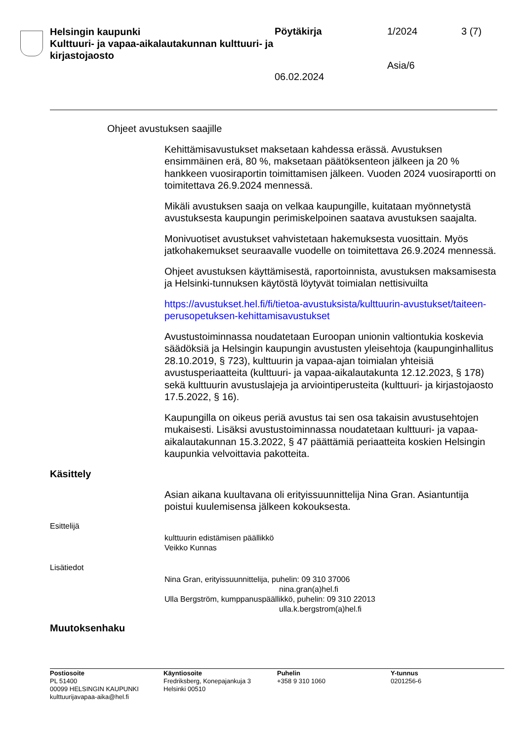Helsingin kaupunki
Kulttuuri- ja vapaa-aikalautakunnan kulttuuri- ja kirjastojaosto
Pöytäkirja
06.02.2024
1/2024
Asia/6
3 (7)
Ohjeet avustuksen saajille
Kehittämisavustukset maksetaan kahdessa erässä. Avustuksen ensimmäinen erä, 80 %, maksetaan päätöksenteon jälkeen ja 20 % hankkeen vuosiraportin toimittamisen jälkeen. Vuoden 2024 vuosiraportti on toimitettava 26.9.2024 mennessä.
Mikäli avustuksen saaja on velkaa kaupungille, kuitataan myönnetystä avustuksesta kaupungin perimiskelpoinen saatava avustuksen saajalta.
Monivuotiset avustukset vahvistetaan hakemuksesta vuosittain. Myös jatkohakemukset seuraavalle vuodelle on toimitettava 26.9.2024 mennessä.
Ohjeet avustuksen käyttämisestä, raportoinnista, avustuksen maksamisesta ja Helsinki-tunnuksen käytöstä löytyvät toimialan nettisivuilta
https://avustukset.hel.fi/fi/tietoa-avustuksista/kulttuurin-avustukset/taiteen-perusopetuksen-kehittamisavustukset
Avustustoiminnassa noudatetaan Euroopan unionin valtiontukia koskevia säädöksiä ja Helsingin kaupungin avustusten yleisehtoja (kaupunginhallitus 28.10.2019, § 723), kulttuurin ja vapaa-ajan toimialan yhteisiä avustusperiaatteita (kulttuuri- ja vapaa-aikalautakunta 12.12.2023, § 178) sekä kulttuurin avustuslajeja ja arviointiperusteita (kulttuuri- ja kirjastojaosto 17.5.2022, § 16).
Kaupungilla on oikeus periä avustus tai sen osa takaisin avustusehtojen mukaisesti. Lisäksi avustustoiminnassa noudatetaan kulttuuri- ja vapaa-aikalautakunnan 15.3.2022, § 47 päättämiä periaatteita koskien Helsingin kaupunkia velvoittavia pakotteita.
Käsittely
Asian aikana kuultavana oli erityissuunnittelija Nina Gran. Asiantuntija poistui kuulemisensa jälkeen kokouksesta.
Esittelijä
kulttuurin edistämisen päällikkö
Veikko Kunnas
Lisätiedot
Nina Gran, erityissuunnittelija, puhelin: 09 310 37006
nina.gran(a)hel.fi
Ulla Bergström, kumppanuspäällikkö, puhelin: 09 310 22013
ulla.k.bergstrom(a)hel.fi
Muutoksenhaku
Postiosoite
PL 51400
00099 HELSINGIN KAUPUNKI
kulttuurijavapaa-aika@hel.fi
Käyntiosoite
Fredriksberg, Konepajankuja 3
Helsinki 00510
Puhelin
+358 9 310 1060
Y-tunnus
0201256-6